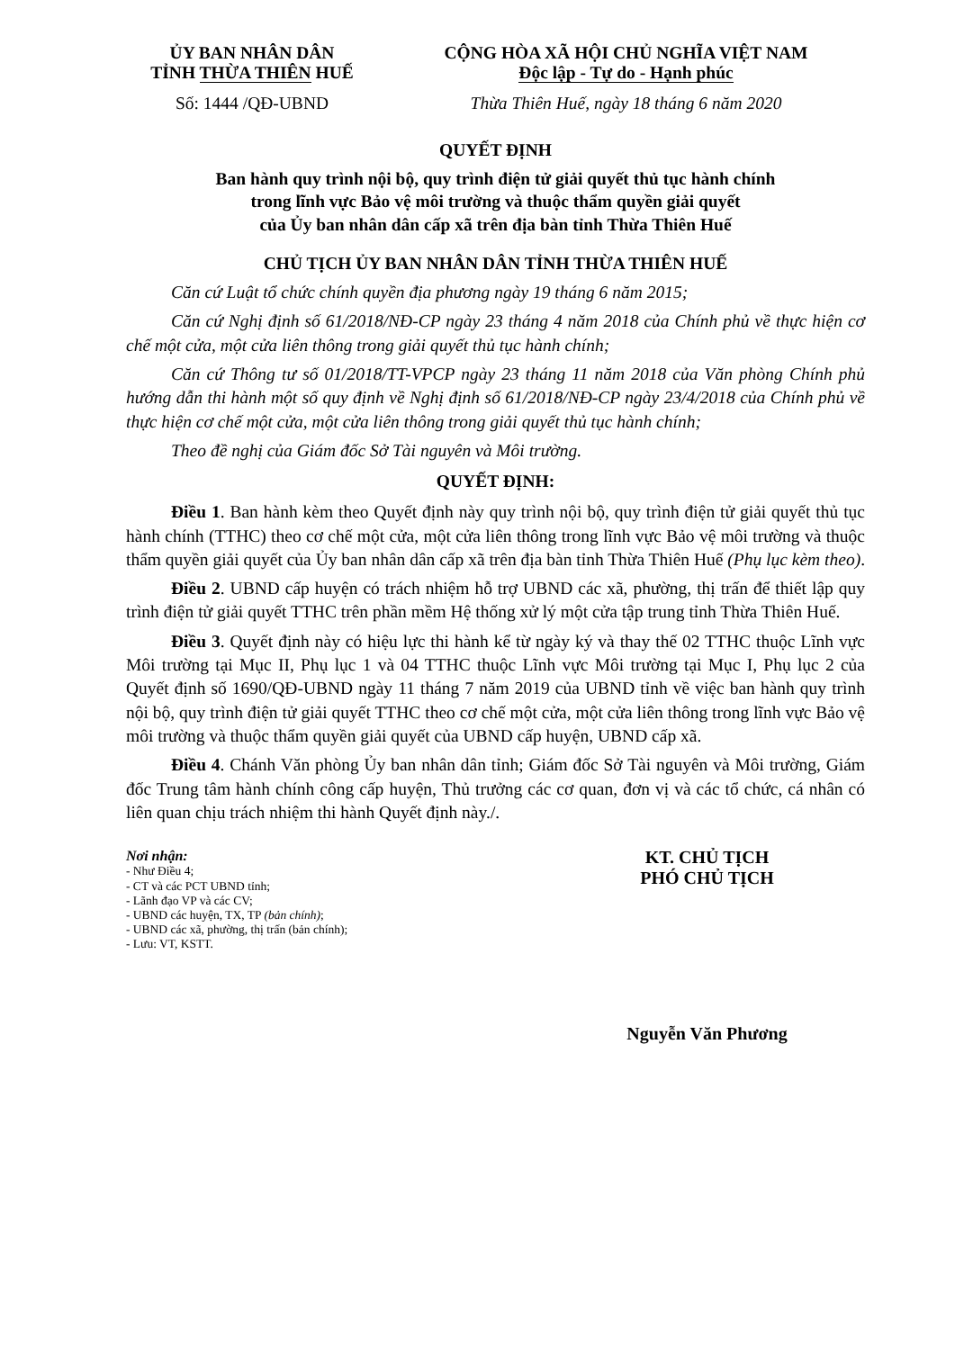ỦY BAN NHÂN DÂN
TỈNH THỪA THIÊN HUẾ
Số: 1444 /QĐ-UBND
CỘNG HÒA XÃ HỘI CHỦ NGHĨA VIỆT NAM
Độc lập - Tự do - Hạnh phúc
Thừa Thiên Huế, ngày 18 tháng 6 năm 2020
QUYẾT ĐỊNH
Ban hành quy trình nội bộ, quy trình điện tử giải quyết thủ tục hành chính
trong lĩnh vực Bảo vệ môi trường và thuộc thẩm quyền giải quyết
của Ủy ban nhân dân cấp xã trên địa bàn tỉnh Thừa Thiên Huế
CHỦ TỊCH ỦY BAN NHÂN DÂN TỈNH THỪA THIÊN HUẾ
Căn cứ Luật tổ chức chính quyền địa phương ngày 19 tháng 6 năm 2015;
Căn cứ Nghị định số 61/2018/NĐ-CP ngày 23 tháng 4 năm 2018 của Chính phủ về thực hiện cơ chế một cửa, một cửa liên thông trong giải quyết thủ tục hành chính;
Căn cứ Thông tư số 01/2018/TT-VPCP ngày 23 tháng 11 năm 2018 của Văn phòng Chính phủ hướng dẫn thi hành một số quy định về Nghị định số 61/2018/NĐ-CP ngày 23/4/2018 của Chính phủ về thực hiện cơ chế một cửa, một cửa liên thông trong giải quyết thủ tục hành chính;
Theo đề nghị của Giám đốc Sở Tài nguyên và Môi trường.
QUYẾT ĐỊNH:
Điều 1. Ban hành kèm theo Quyết định này quy trình nội bộ, quy trình điện tử giải quyết thủ tục hành chính (TTHC) theo cơ chế một cửa, một cửa liên thông trong lĩnh vực Bảo vệ môi trường và thuộc thẩm quyền giải quyết của Ủy ban nhân dân cấp xã trên địa bàn tỉnh Thừa Thiên Huế (Phụ lục kèm theo).
Điều 2. UBND cấp huyện có trách nhiệm hỗ trợ UBND các xã, phường, thị trấn để thiết lập quy trình điện tử giải quyết TTHC trên phần mềm Hệ thống xử lý một cửa tập trung tỉnh Thừa Thiên Huế.
Điều 3. Quyết định này có hiệu lực thi hành kể từ ngày ký và thay thế 02 TTHC thuộc Lĩnh vực Môi trường tại Mục II, Phụ lục 1 và 04 TTHC thuộc Lĩnh vực Môi trường tại Mục I, Phụ lục 2 của Quyết định số 1690/QĐ-UBND ngày 11 tháng 7 năm 2019 của UBND tỉnh về việc ban hành quy trình nội bộ, quy trình điện tử giải quyết TTHC theo cơ chế một cửa, một cửa liên thông trong lĩnh vực Bảo vệ môi trường và thuộc thẩm quyền giải quyết của UBND cấp huyện, UBND cấp xã.
Điều 4. Chánh Văn phòng Ủy ban nhân dân tỉnh; Giám đốc Sở Tài nguyên và Môi trường, Giám đốc Trung tâm hành chính công cấp huyện, Thủ trưởng các cơ quan, đơn vị và các tổ chức, cá nhân có liên quan chịu trách nhiệm thi hành Quyết định này./.
Nơi nhận:
- Như Điều 4;
- CT và các PCT UBND tỉnh;
- Lãnh đạo VP và các CV;
- UBND các huyện, TX, TP (bản chính);
- UBND các xã, phường, thị trấn (bản chính);
- Lưu: VT, KSTT.
KT. CHỦ TỊCH
PHÓ CHỦ TỊCH
Nguyễn Văn Phương